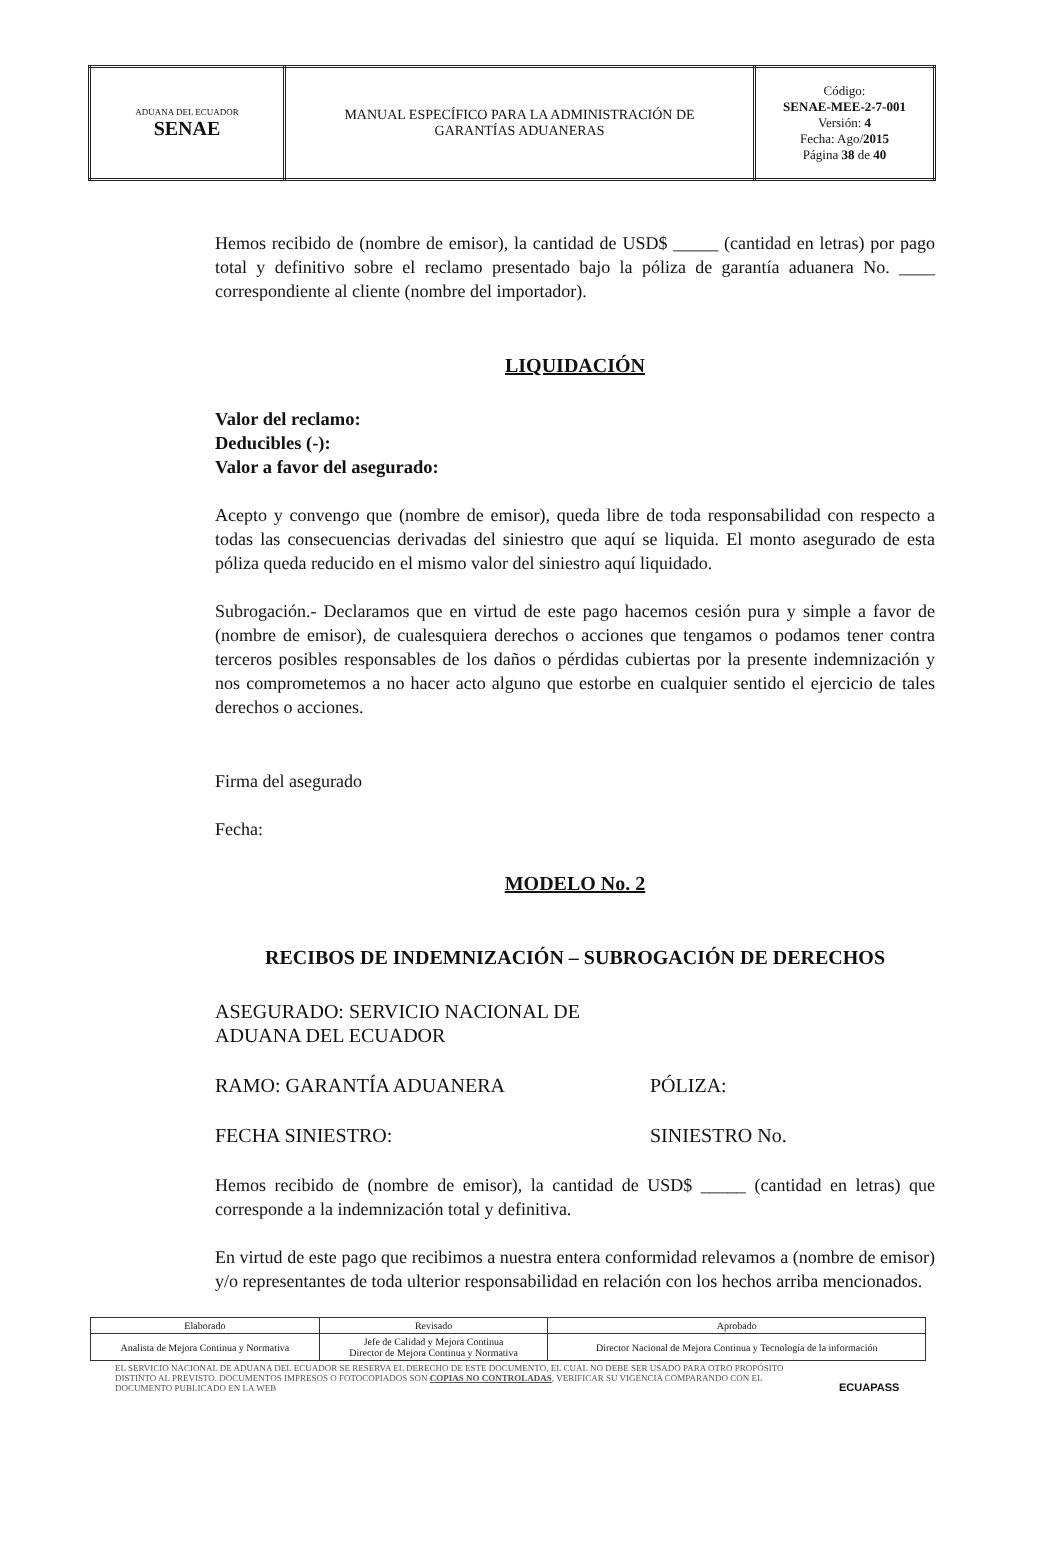| ADUANA DEL ECUADOR SENAE | MANUAL ESPECÍFICO PARA LA ADMINISTRACIÓN DE GARANTÍAS ADUANERAS | Código: SENAE-MEE-2-7-001 Versión: 4 Fecha: Ago/ 2015 Página 38 de 40 |
Hemos recibido de (nombre de emisor), la cantidad de USD$ _____ (cantidad en letras) por pago total y definitivo sobre el reclamo presentado bajo la póliza de garantía aduanera No. ____ correspondiente al cliente (nombre del importador).
LIQUIDACIÓN
Valor del reclamo:
Deducibles (-):
Valor a favor del asegurado:
Acepto y convengo que (nombre de emisor), queda libre de toda responsabilidad con respecto a todas las consecuencias derivadas del siniestro que aquí se liquida. El monto asegurado de esta póliza queda reducido en el mismo valor del siniestro aquí liquidado.
Subrogación.- Declaramos que en virtud de este pago hacemos cesión pura y simple a favor de (nombre de emisor), de cualesquiera derechos o acciones que tengamos o podamos tener contra terceros posibles responsables de los daños o pérdidas cubiertas por la presente indemnización y nos comprometemos a no hacer acto alguno que estorbe en cualquier sentido el ejercicio de tales derechos o acciones.
Firma del asegurado
Fecha:
MODELO No. 2
RECIBOS DE INDEMNIZACIÓN – SUBROGACIÓN DE DERECHOS
ASEGURADO: SERVICIO NACIONAL DE ADUANA DEL ECUADOR
RAMO: GARANTÍA ADUANERA PÓLIZA:
FECHA SINIESTRO: SINIESTRO No.
Hemos recibido de (nombre de emisor), la cantidad de USD$ _____ (cantidad en letras) que corresponde a la indemnización total y definitiva.
En virtud de este pago que recibimos a nuestra entera conformidad relevamos a (nombre de emisor) y/o representantes de toda ulterior responsabilidad en relación con los hechos arriba mencionados.
| Elaborado | Revisado | Aprobado |
| Analista de Mejora Continua y Normativa | Jefe de Calidad y Mejora Continua Director de Mejora Continua y Normativa | Director Nacional de Mejora Continua y Tecnología de la información |
EL SERVICIO NACIONAL DE ADUANA DEL ECUADOR SE RESERVA EL DERECHO DE ESTE DOCUMENTO, EL CUAL NO DEBE SER USADO PARA OTRO PROPÓSITO DISTINTO AL PREVISTO. DOCUMENTOS IMPRESOS O FOTOCOPIADOS SON COPIAS NO CONTROLADAS, VERIFICAR SU VIGENCIA COMPARANDO CON EL DOCUMENTO PUBLICADO EN LA WEB
ECUAPASS